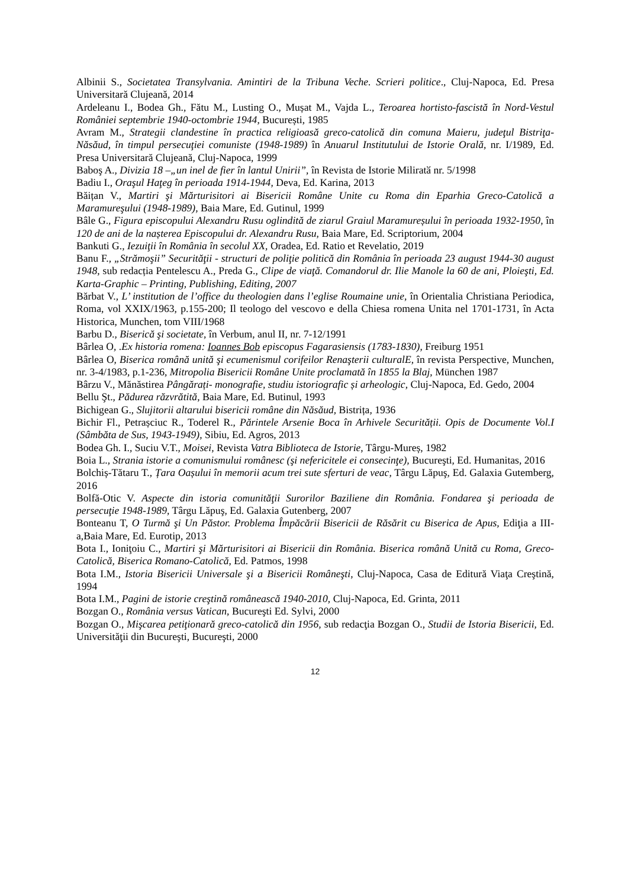Albinii S., Societatea Transylvania. Amintiri de la Tribuna Veche. Scrieri politice., Cluj-Napoca, Ed. Presa Universitară Clujeană, 2014
Ardeleanu I., Bodea Gh., Fătu M., Lusting O., Mușat M., Vajda L., Teroarea hortisto-fascistă în Nord-Vestul României septembrie 1940-octombrie 1944, București, 1985
Avram M., Strategii clandestine în practica religioasă greco-catolică din comuna Maieru, judeţul Bistriţa-Năsăud, în timpul persecuţiei comuniste (1948-1989) în Anuarul Institutului de Istorie Orală, nr. I/1989, Ed. Presa Universitară Clujeană, Cluj-Napoca, 1999
Baboş A., Divizia 18 –„un inel de fier în lantul Unirii”, în Revista de Istorie Miliratӑ nr. 5/1998
Badiu I., Oraşul Haţeg în perioada 1914-1944, Deva, Ed. Karina, 2013
Băițan V., Martiri şi Mărturisitori ai Bisericii Române Unite cu Roma din Eparhia Greco-Catolică a Maramureşului (1948-1989), Baia Mare, Ed. Gutinul, 1999
Bâle G., Figura episcopului Alexandru Rusu oglindită de ziarul Graiul Maramureșului în perioada 1932-1950, în 120 de ani de la nașterea Episcopului dr. Alexandru Rusu, Baia Mare, Ed. Scriptorium, 2004
Bankuti G., Iezuiţii în România în secolul XX, Oradea, Ed. Ratio et Revelatio, 2019
Banu F., „Strămoşii” Securităţii - structuri de poliţie politică din România în perioada 23 august 1944-30 august 1948, sub redacția Pentelescu A., Preda G., Clipe de viaţă. Comandorul dr. Ilie Manole la 60 de ani, Ploieşti, Ed. Karta-Graphic – Printing, Publishing, Editing, 2007
Bărbat V., L’ institution de l’office du theologien dans l’eglise Roumaine unie, în Orientalia Christiana Periodica, Roma, vol XXIX/1963, p.155-200; Il teologo del vescovo e della Chiesa romena Unita nel 1701-1731, în Acta Historica, Munchen, tom VIII/1968
Barbu D., Biserică şi societate, în Verbum, anul II, nr. 7-12/1991
Bârlea O, .Ex historia romena: Ioannes Bob episcopus Fagarasiensis (1783-1830), Freiburg 1951
Bârlea O, Biserica română unită şi ecumenismul corifeilor Renaşterii culturalE, în revista Perspective, Munchen, nr. 3-4/1983, p.1-236, Mitropolia Bisericii Române Unite proclamată în 1855 la Blaj, München 1987
Bârzu V., Mănăstirea Pângărați- monografie, studiu istoriografic și arheologic, Cluj-Napoca, Ed. Gedo, 2004
Bellu Şt., Pădurea răzvrătită, Baia Mare, Ed. Butinul, 1993
Bichigean G., Slujitorii altarului bisericii române din Năsăud, Bistrița, 1936
Bichir Fl., Petrașciuc R., Toderel R., Părintele Arsenie Boca în Arhivele Securității. Opis de Documente Vol.I (Sâmbăta de Sus, 1943-1949), Sibiu, Ed. Agros, 2013
Bodea Gh. I., Suciu V.T., Moisei, Revista Vatra Biblioteca de Istorie, Târgu-Mureș, 1982
Boia L., Strania istorie a comunismului românesc (şi nefericitele ei consecinţe), Bucureşti, Ed. Humanitas, 2016
Bolchiș-Tătaru T., Țara Oașului în memorii acum trei sute sferturi de veac, Târgu Lăpuş, Ed. Galaxia Gutemberg, 2016
Bolfă-Otic V. Aspecte din istoria comunităţii Surorilor Baziliene din România. Fondarea şi perioada de persecuţie 1948-1989, Târgu Lăpuş, Ed. Galaxia Gutenberg, 2007
Bonteanu T, O Turmă şi Un Păstor. Problema Împăcării Bisericii de Răsărit cu Biserica de Apus, Ediţia a III-a,Baia Mare, Ed. Eurotip, 2013
Bota I., Ioniţoiu C., Martiri şi Mărturisitori ai Bisericii din România. Biserica română Unită cu Roma, Greco-Catolică, Biserica Romano-Catolică, Ed. Patmos, 1998
Bota I.M., Istoria Bisericii Universale şi a Bisericii Româneşti, Cluj-Napoca, Casa de Editură Viaţa Creştină, 1994
Bota I.M., Pagini de istorie creştină românească 1940-2010, Cluj-Napoca, Ed. Grinta, 2011
Bozgan O., România versus Vatican, Bucureşti Ed. Sylvi, 2000
Bozgan O., Mişcarea petiţionară greco-catolică din 1956, sub redacţia Bozgan O., Studii de Istoria Bisericii, Ed. Universităţii din Bucureşti, Bucureşti, 2000
12